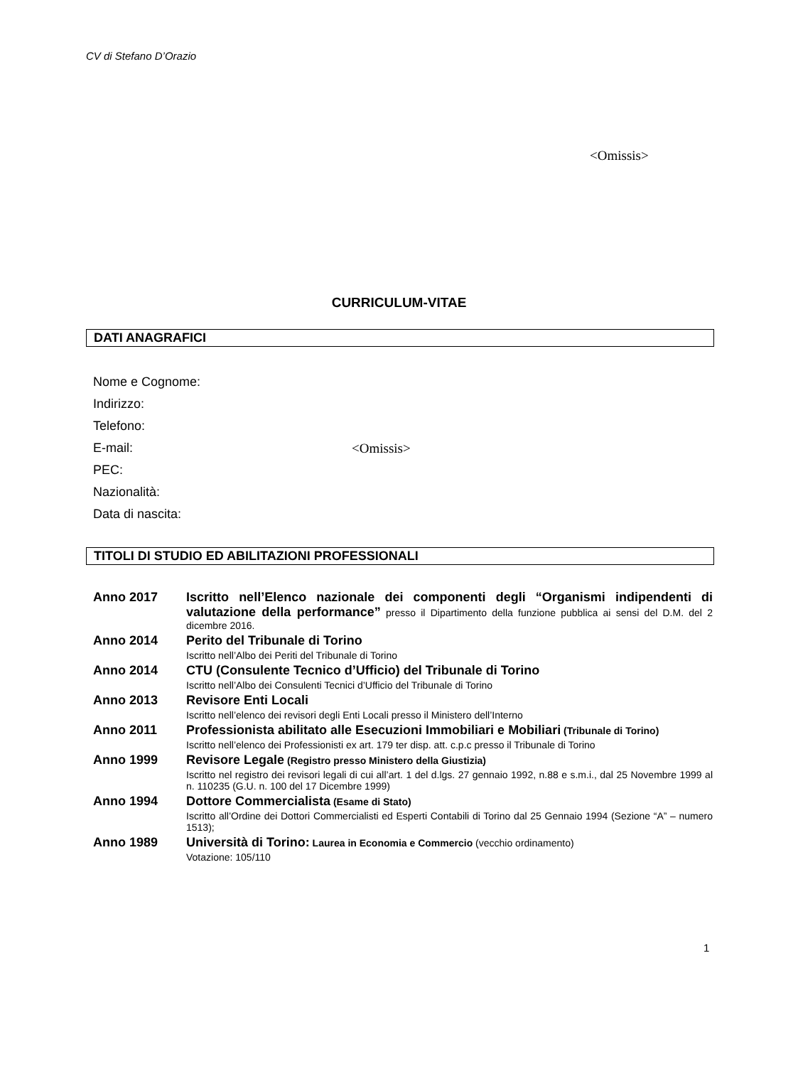CV di Stefano D’Orazio
<Omissis>
CURRICULUM-VITAE
DATI ANAGRAFICI
Nome e Cognome:
Indirizzo:
Telefono:
E-mail:
PEC:
Nazionalità:
Data di nascita:
<Omissis>
TITOLI DI STUDIO ED ABILITAZIONI PROFESSIONALI
Anno 2017 Iscritto nell’Elenco nazionale dei componenti degli “Organismi indipendenti di valutazione della performance” presso il Dipartimento della funzione pubblica ai sensi del D.M. del 2 dicembre 2016.
Anno 2014 Perito del Tribunale di Torino
Iscritto nell’Albo dei Periti del Tribunale di Torino
Anno 2014 CTU (Consulente Tecnico d’Ufficio) del Tribunale di Torino
Iscritto nell’Albo dei Consulenti Tecnici d’Ufficio del Tribunale di Torino
Anno 2013 Revisore Enti Locali
Iscritto nell’elenco dei revisori degli Enti Locali presso il Ministero dell’Interno
Anno 2011 Professionista abilitato alle Esecuzioni Immobiliari e Mobiliari (Tribunale di Torino)
Iscritto nell’elenco dei Professionisti ex art. 179 ter disp. att. c.p.c presso il Tribunale di Torino
Anno 1999 Revisore Legale (Registro presso Ministero della Giustizia)
Iscritto nel registro dei revisori legali di cui all’art. 1 del d.lgs. 27 gennaio 1992, n.88 e s.m.i., dal 25 Novembre 1999 al n. 110235 (G.U. n. 100 del 17 Dicembre 1999)
Anno 1994 Dottore Commercialista (Esame di Stato)
Iscritto all’Ordine dei Dottori Commercialisti ed Esperti Contabili di Torino dal 25 Gennaio 1994 (Sezione “A” – numero 1513);
Anno 1989 Università di Torino: Laurea in Economia e Commercio (vecchio ordinamento)
Votazione: 105/110
1